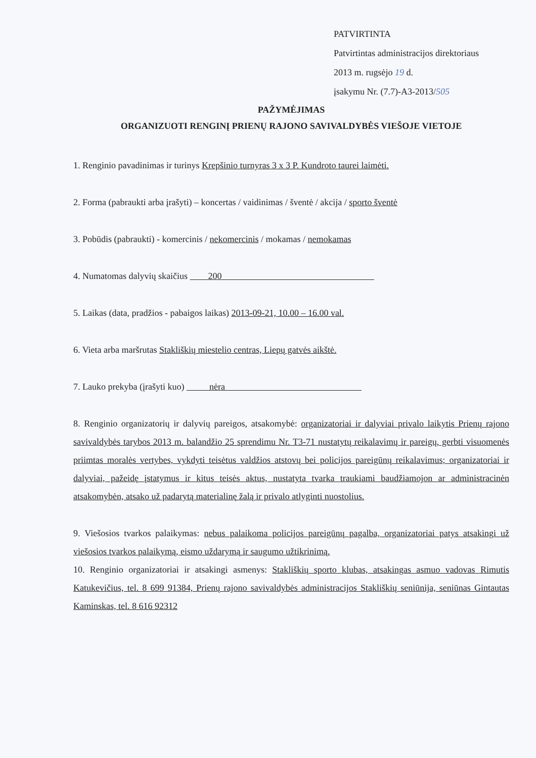PATVIRTINTA
Patvirtintas administracijos direktoriaus
2013 m. rugsėjo 19 d.
įsakymu Nr. (7.7)-A3-2013/505
PAŽYMĖJIMAS
ORGANIZUOTI RENGINĮ PRIENŲ RAJONO SAVIVALDYBĖS VIEŠOJE VIETOJE
1. Renginio pavadinimas ir turinys Krepšinio turnyras 3 x 3 P. Kundroto taurei laimėti.
2. Forma (pabraukti arba įrašyti) – koncertas / vaidinimas / šventė / akcija / sporto šventė
3. Pobūdis (pabraukti) - komercinis / nekomercinis / mokamas / nemokamas
4. Numatomas dalyvių skaičius 200
5. Laikas (data, pradžios - pabaigos laikas) 2013-09-21, 10.00 – 16.00 val.
6. Vieta arba maršrutas Stakliškių miestelio centras, Liepų gatvės aikštė.
7. Lauko prekyba (įrašyti kuo) nėra
8. Renginio organizatorių ir dalyvių pareigos, atsakomybė: organizatoriai ir dalyviai privalo laikytis Prienų rajono savivaldybės tarybos 2013 m. balandžio 25 sprendimu Nr. T3-71 nustatytų reikalavimų ir pareigų, gerbti visuomenės priimtas moralės vertybes, vykdyti teisėtus valdžios atstovų bei policijos pareigūnų reikalavimus; organizatoriai ir dalyviai, pažeidę įstatymus ir kitus teisės aktus, nustatyta tvarka traukiami baudžiamojon ar administracinėn atsakomybėn, atsako už padarytą materialinę žalą ir privalo atlyginti nuostolius.
9. Viešosios tvarkos palaikymas: nebus palaikoma policijos pareigūnų pagalba, organizatoriai patys atsakingi už viešosios tvarkos palaikymą, eismo uždarymą ir saugumo užtikrinimą.
10. Renginio organizatoriai ir atsakingi asmenys: Stakliškių sporto klubas, atsakingas asmuo vadovas Rimutis Katukevičius, tel. 8 699 91384, Prienų rajono savivaldybės administracijos Stakliškių seniūnija, seniūnas Gintautas Kaminskas, tel. 8 616 92312